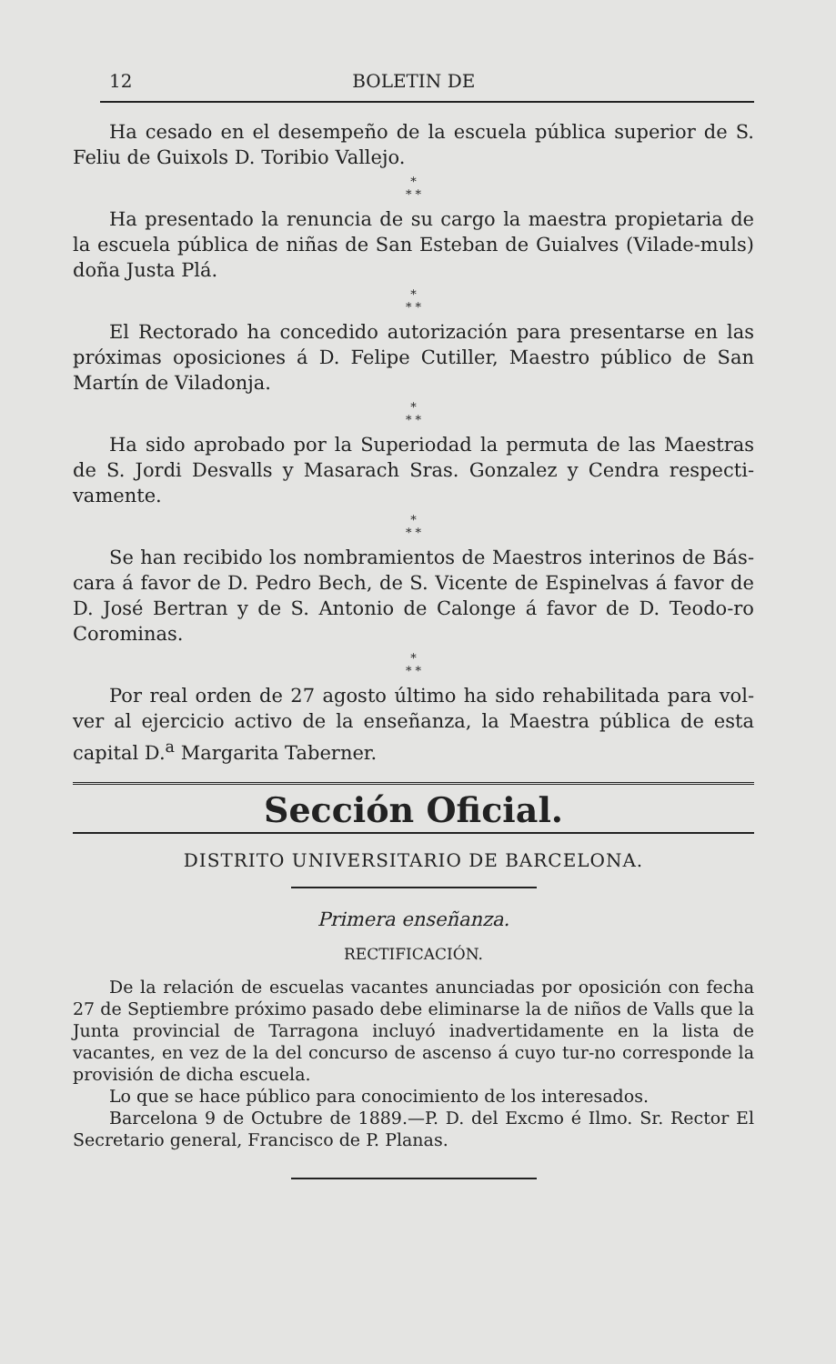12 BOLETIN DE
Ha cesado en el desempeño de la escuela pública superior de S. Feliu de Guixols D. Toribio Vallejo.
*
* *
Ha presentado la renuncia de su cargo la maestra propietaria de la escuela pública de niñas de San Esteban de Guialves (Vilade-muls) doña Justa Plá.
*
* *
El Rectorado ha concedido autorización para presentarse en las próximas oposiciones á D. Felipe Cutiller, Maestro público de San Martín de Viladonja.
*
* *
Ha sido aprobado por la Superiodad la permuta de las Maestras de S. Jordi Desvalls y Masarach Sras. Gonzalez y Cendra respecti-vamente.
*
* *
Se han recibido los nombramientos de Maestros interinos de Bás-cara á favor de D. Pedro Bech, de S. Vicente de Espinelvas á favor de D. José Bertran y de S. Antonio de Calonge á favor de D. Teodo-ro Corominas.
*
* *
Por real orden de 27 agosto último ha sido rehabilitada para vol-ver al ejercicio activo de la enseñanza, la Maestra pública de esta capital D.<sup>a</sup> Margarita Taberner.
Sección Oficial.
DISTRITO UNIVERSITARIO DE BARCELONA.
Primera enseñanza.
RECTIFICACIÓN.
De la relación de escuelas vacantes anunciadas por oposición con fecha 27 de Septiembre próximo pasado debe eliminarse la de niños de Valls que la Junta provincial de Tarragona incluyó inadvertidamente en la lista de vacantes, en vez de la del concurso de ascenso á cuyo tur-no corresponde la provisión de dicha escuela.
Lo que se hace público para conocimiento de los interesados.
Barcelona 9 de Octubre de 1889.—P. D. del Excmo é Ilmo. Sr. Rector El Secretario general, Francisco de P. Planas.